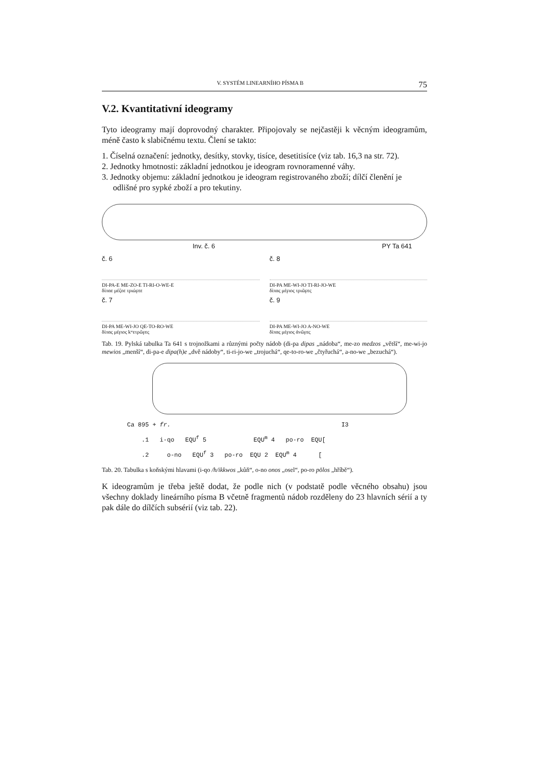V. SYSTÉM LINEARNÍHO PÍSMA B 75
V.2. Kvantitativní ideogramy
Tyto ideogramy mají doprovodný charakter. Připojovaly se nejčastěji k věcným ideogramům, méně často k slabičnému textu. Člení se takto:
1. Číselná označení: jednotky, desítky, stovky, tisíce, desetitisíce (viz tab. 16,3 na str. 72).
2. Jednotky hmotnosti: základní jednotkou je ideogram rovnoramenné váhy.
3. Jednotky objemu: základní jednotkou je ideogram registrovaného zboží; dílčí členění je odlišné pro sypké zboží a pro tekutiny.
Inv. č. 6 PY Ta 641
č. 6
DI-PA-E ME-ZO-E TI-RI-O-WE-E
δίπαε μέζοε τριώϝεε
č. 8
DI-PA ME-WI-JO TI-RI-JO-WE
δίπας μέϝιος τριῶϝες
č. 7
DI-PA ME-WI-JO QE-TO-RO-WE
δίπας μέϝιος kʷετρῶϝες
č. 9
DI-PA ME-WI-JO A-NO-WE
δίπας μέϝιος ἀνῶϝες
Tab. 19. Pylská tabulka Ta 641 s trojnožkami a různými počty nádob (di-pa dipas „nádoba“, me-zo medzos „větší“, me-wi-jo mewios „menší“, di-pa-e dipa(h)e „dvě nádoby“, ti-ri-jo-we „trojuchá“, qe-to-ro-we „čtyřuchá“, a-no-we „bezuchá“).
Ca 895 + fr. I3
.1 i-qo EQU<sup>f</sup> 5 EQU<sup>m</sup> 4 po-ro EQU[
.2 o-no EQU<sup>f</sup> 3 po-ro EQU 2 EQU<sup>m</sup> 4 [
Tab. 20. Tabulka s koňskými hlavami (i-qo /h/ikkwos „kůň“, o-no onos „osel“, po-ro pōlos „hříbě“).
K ideogramům je třeba ještě dodat, že podle nich (v podstatě podle věcného obsahu) jsou všechny doklady lineárního písma B včetně fragmentů nádob rozděleny do 23 hlavních sérií a ty pak dále do dílčích subsérií (viz tab. 22).